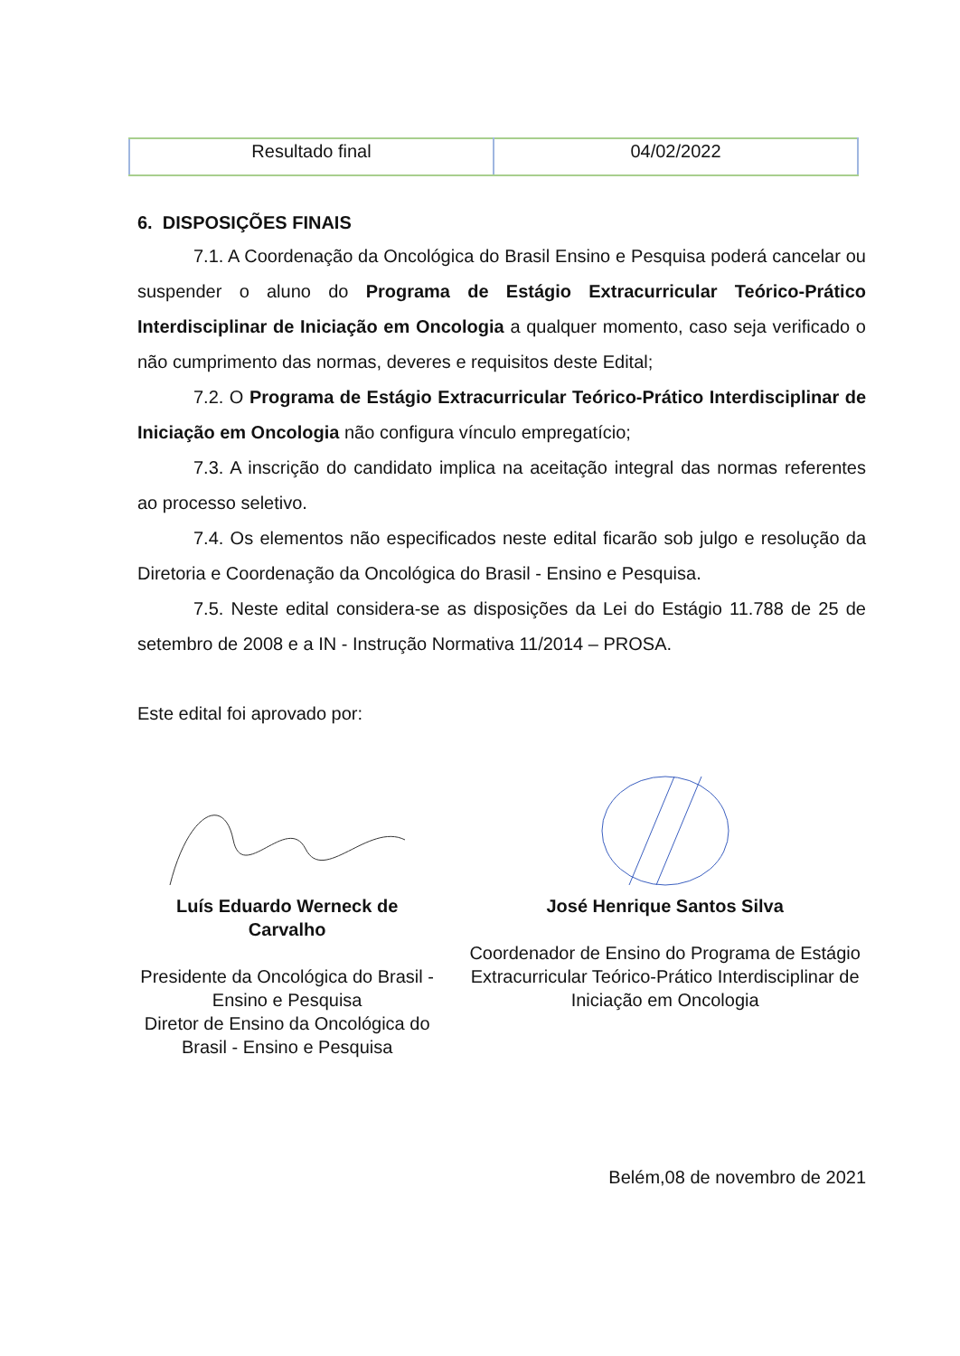| Resultado final | 04/02/2022 |
6. DISPOSIÇÕES FINAIS
7.1. A Coordenação da Oncológica do Brasil Ensino e Pesquisa poderá cancelar ou suspender o aluno do Programa de Estágio Extracurricular Teórico-Prático Interdisciplinar de Iniciação em Oncologia a qualquer momento, caso seja verificado o não cumprimento das normas, deveres e requisitos deste Edital;
7.2. O Programa de Estágio Extracurricular Teórico-Prático Interdisciplinar de Iniciação em Oncologia não configura vínculo empregatício;
7.3. A inscrição do candidato implica na aceitação integral das normas referentes ao processo seletivo.
7.4. Os elementos não especificados neste edital ficarão sob julgo e resolução da Diretoria e Coordenação da Oncológica do Brasil - Ensino e Pesquisa.
7.5. Neste edital considera-se as disposições da Lei do Estágio 11.788 de 25 de setembro de 2008 e a IN - Instrução Normativa 11/2014 – PROSA.
Este edital foi aprovado por:
Luís Eduardo Werneck de Carvalho
Presidente da Oncológica do Brasil -
Ensino e Pesquisa
Diretor de Ensino da Oncológica do
Brasil - Ensino e Pesquisa
José Henrique Santos Silva
Coordenador de Ensino do Programa de Estágio
Extracurricular Teórico-Prático Interdisciplinar de
Iniciação em Oncologia
Belém,08 de novembro de 2021